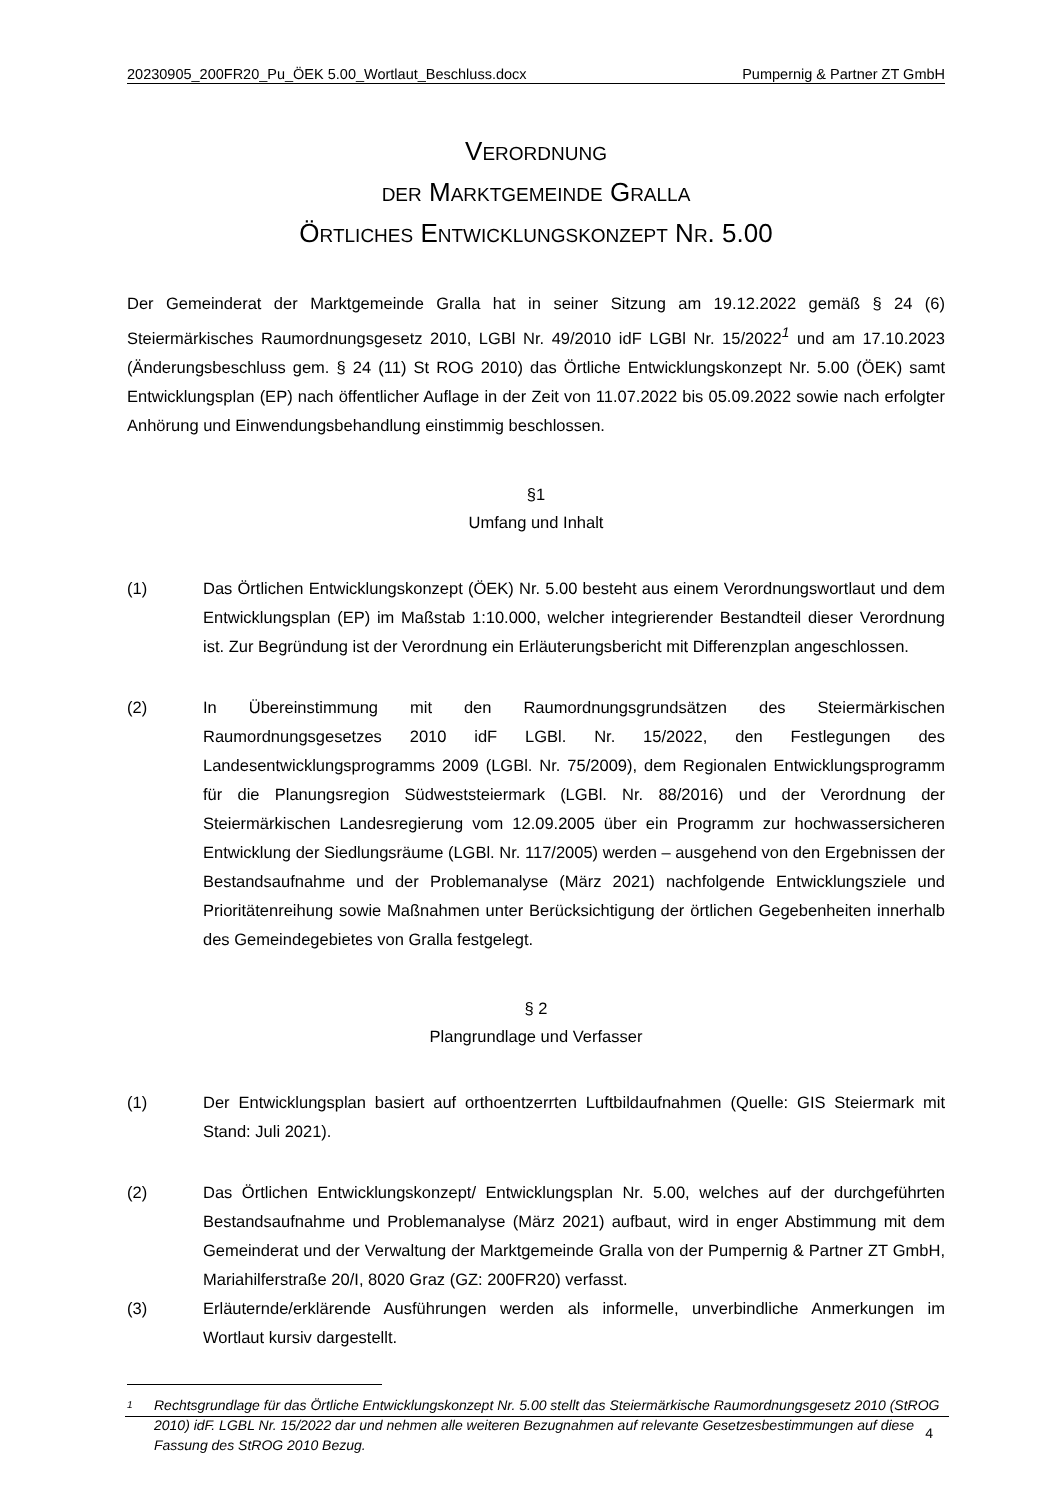20230905_200FR20_Pu_ÖEK 5.00_Wortlaut_Beschluss.docx Pumpernig & Partner ZT GmbH
VERORDNUNG
DER MARKTGEMEINDE GRALLA
ÖRTLICHES ENTWICKLUNGSKONZEPT NR. 5.00
Der Gemeinderat der Marktgemeinde Gralla hat in seiner Sitzung am 19.12.2022 gemäß § 24 (6) Steiermärkisches Raumordnungsgesetz 2010, LGBl Nr. 49/2010 idF LGBl Nr. 15/2022<sup>1</sup> und am 17.10.2023 (Änderungsbeschluss gem. § 24 (11) St ROG 2010) das Örtliche Entwicklungskonzept Nr. 5.00 (ÖEK) samt Entwicklungsplan (EP) nach öffentlicher Auflage in der Zeit von 11.07.2022 bis 05.09.2022 sowie nach erfolgter Anhörung und Einwendungsbehandlung einstimmig beschlossen.
§1
Umfang und Inhalt
(1) Das Örtlichen Entwicklungskonzept (ÖEK) Nr. 5.00 besteht aus einem Verordnungswortlaut und dem Entwicklungsplan (EP) im Maßstab 1:10.000, welcher integrierender Bestandteil dieser Verordnung ist. Zur Begründung ist der Verordnung ein Erläuterungsbericht mit Differenzplan angeschlossen.
(2) In Übereinstimmung mit den Raumordnungsgrundsätzen des Steiermärkischen Raumordnungsgesetzes 2010 idF LGBl. Nr. 15/2022, den Festlegungen des Landesentwicklungsprogramms 2009 (LGBl. Nr. 75/2009), dem Regionalen Entwicklungsprogramm für die Planungsregion Südweststeiermark (LGBl. Nr. 88/2016) und der Verordnung der Steiermärkischen Landesregierung vom 12.09.2005 über ein Programm zur hochwassersicheren Entwicklung der Siedlungsräume (LGBl. Nr. 117/2005) werden – ausgehend von den Ergebnissen der Bestandsaufnahme und der Problemanalyse (März 2021) nachfolgende Entwicklungsziele und Prioritätenreihung sowie Maßnahmen unter Berücksichtigung der örtlichen Gegebenheiten innerhalb des Gemeindegebietes von Gralla festgelegt.
§ 2
Plangrundlage und Verfasser
(1) Der Entwicklungsplan basiert auf orthoentzerrten Luftbildaufnahmen (Quelle: GIS Steiermark mit Stand: Juli 2021).
(2) Das Örtlichen Entwicklungskonzept/ Entwicklungsplan Nr. 5.00, welches auf der durchgeführten Bestandsaufnahme und Problemanalyse (März 2021) aufbaut, wird in enger Abstimmung mit dem Gemeinderat und der Verwaltung der Marktgemeinde Gralla von der Pumpernig & Partner ZT GmbH, Mariahilferstraße 20/I, 8020 Graz (GZ: 200FR20) verfasst.
(3) Erläuternde/erklärende Ausführungen werden als informelle, unverbindliche Anmerkungen im Wortlaut kursiv dargestellt.
1
Rechtsgrundlage für das Örtliche Entwicklungskonzept Nr. 5.00 stellt das Steiermärkische Raumordnungsgesetz 2010 (StROG 2010) idF. LGBL Nr. 15/2022 dar und nehmen alle weiteren Bezugnahmen auf relevante Gesetzesbestimmungen auf diese Fassung des StROG 2010 Bezug.
4